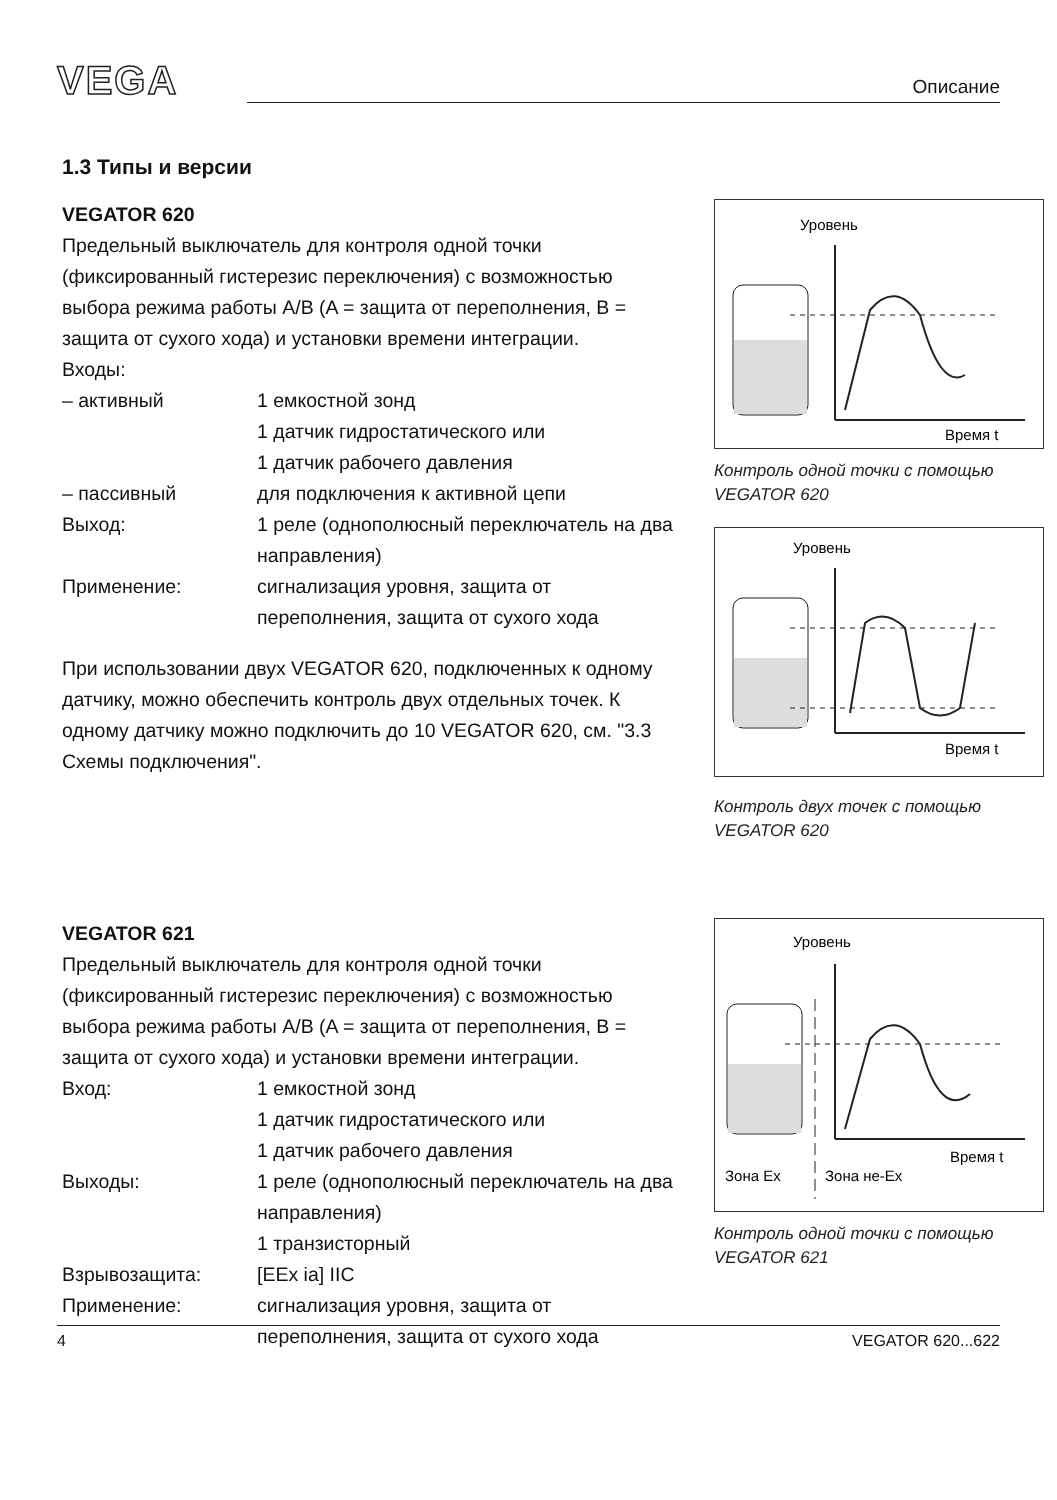VEGA
Описание
1.3 Типы и версии
VEGATOR 620
Предельный выключатель для контроля одной точки (фиксированный гистерезис переключения) с возможностью выбора режима работы A/B (A = защита от переполнения, B = защита от сухого хода) и установки времени интеграции.
Входы:
| – активный | 1 емкостной зонд 1 датчик гидростатического или 1 датчик рабочего давления |
| – пассивный | для подключения к активной цепи |
| Выход: | 1 реле (однополюсный переключатель на два направления) |
| Применение: | сигнализация уровня, защита от переполнения, защита от сухого хода |
При использовании двух VEGATOR 620, подключенных к одному датчику, можно обеспечить контроль двух отдельных точек. К одному датчику можно подключить до 10 VEGATOR 620, см. "3.3 Схемы подключения".
Уровень
Время t
Контроль одной точки с помощью VEGATOR 620
Уровень
Время t
Контроль двух точек с помощью VEGATOR 620
VEGATOR 621
Предельный выключатель для контроля одной точки (фиксированный гистерезис переключения) с возможностью выбора режима работы A/B (A = защита от переполнения, B = защита от сухого хода) и установки времени интеграции.
| Вход: | 1 емкостной зонд 1 датчик гидростатического или 1 датчик рабочего давления |
| Выходы: | 1 реле (однополюсный переключатель на два направления) 1 транзисторный |
| Взрывозащита: | [EEx ia] IIC |
| Применение: | сигнализация уровня, защита от переполнения, защита от сухого хода |
Уровень
Время t
Зона Ex
Зона не-Ex
Контроль одной точки с помощью VEGATOR 621
4 VEGATOR 620...622